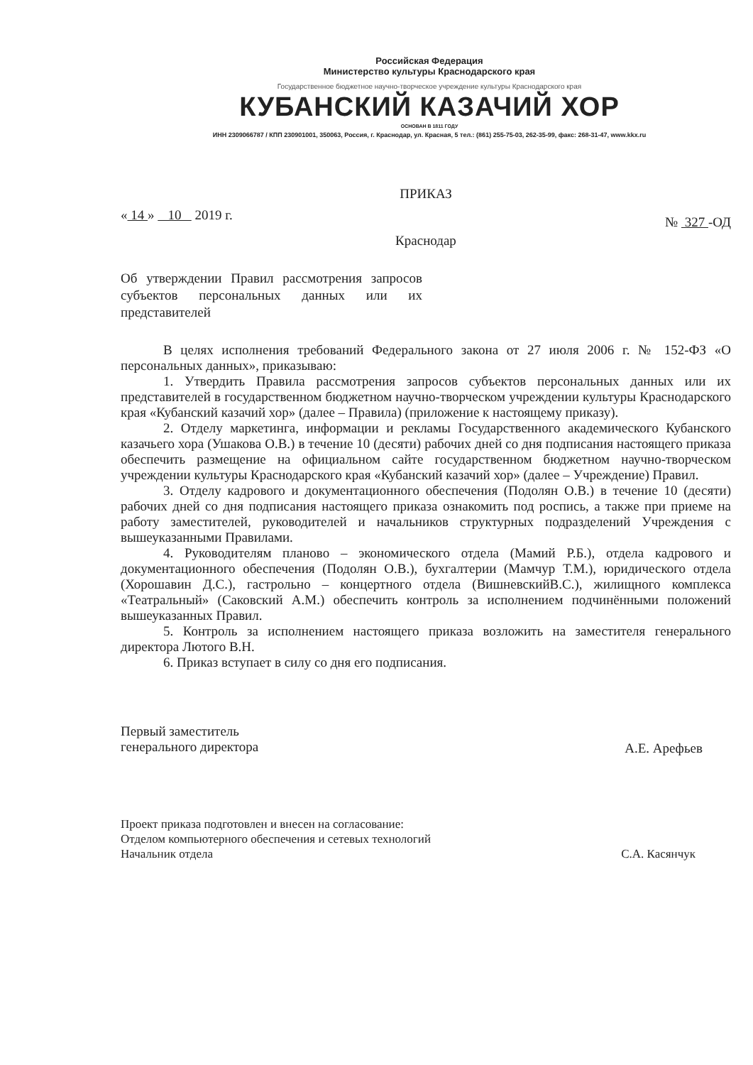Российская Федерация
Министерство культуры Краснодарского края
Государственное бюджетное научно-творческое учреждение культуры Краснодарского края
КУБАНСКИЙ КАЗАЧИЙ ХОР
ОСНОВАН В 1811 ГОДУ
ИНН 2309066787 / КПП 230901001, 350063, Россия, г. Краснодар, ул. Красная, 5 тел.: (861) 255-75-03, 262-35-99, факс: 268-31-47, www.kkx.ru
ПРИКАЗ
« 14 » 10 2019 г. № 327 -ОД
Краснодар
Об утверждении Правил рассмотрения запросов субъектов персональных данных или их представителей
В целях исполнения требований Федерального закона от 27 июля 2006 г. № 152-ФЗ «О персональных данных», приказываю:
1. Утвердить Правила рассмотрения запросов субъектов персональных данных или их представителей в государственном бюджетном научно-творческом учреждении культуры Краснодарского края «Кубанский казачий хор» (далее – Правила) (приложение к настоящему приказу).
2. Отделу маркетинга, информации и рекламы Государственного академического Кубанского казачьего хора (Ушакова О.В.) в течение 10 (десяти) рабочих дней со дня подписания настоящего приказа обеспечить размещение на официальном сайте государственном бюджетном научно-творческом учреждении культуры Краснодарского края «Кубанский казачий хор» (далее – Учреждение) Правил.
3. Отделу кадрового и документационного обеспечения (Подолян О.В.) в течение 10 (десяти) рабочих дней со дня подписания настоящего приказа ознакомить под роспись, а также при приеме на работу заместителей, руководителей и начальников структурных подразделений Учреждения с вышеуказанными Правилами.
4. Руководителям планово – экономического отдела (Мамий Р.Б.), отдела кадрового и документационного обеспечения (Подолян О.В.), бухгалтерии (Мамчур Т.М.), юридического отдела (Хорошавин Д.С.), гастрольно – концертного отдела (ВишневскийВ.С.), жилищного комплекса «Театральный» (Саковский А.М.) обеспечить контроль за исполнением подчинёнными положений вышеуказанных Правил.
5. Контроль за исполнением настоящего приказа возложить на заместителя генерального директора Лютого В.Н.
6. Приказ вступает в силу со дня его подписания.
Первый заместитель
генерального директора А.Е. Арефьев
Проект приказа подготовлен и внесен на согласование:
Отделом компьютерного обеспечения и сетевых технологий
Начальник отдела С.А. Касянчук